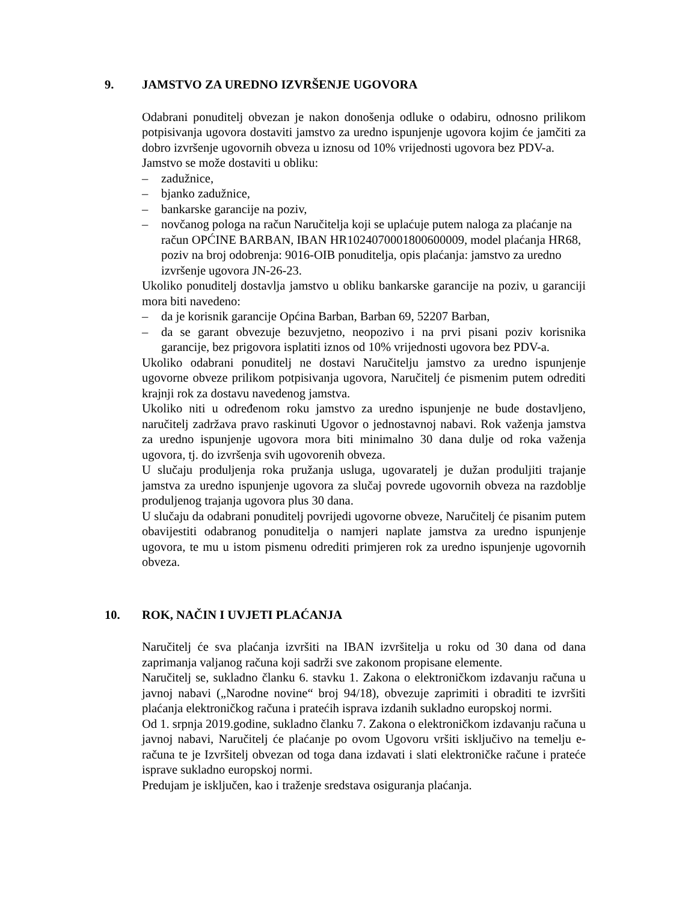9. JAMSTVO ZA UREDNO IZVRŠENJE UGOVORA
Odabrani ponuditelj obvezan je nakon donošenja odluke o odabiru, odnosno prilikom potpisivanja ugovora dostaviti jamstvo za uredno ispunjenje ugovora kojim će jamčiti za dobro izvršenje ugovornih obveza u iznosu od 10% vrijednosti ugovora bez PDV-a.
Jamstvo se može dostaviti u obliku:
– zadužnice,
– bjanko zadužnice,
– bankarske garancije na poziv,
– novčanog pologa na račun Naručitelja koji se uplaćuje putem naloga za plaćanje na račun OPĆINE BARBAN, IBAN HR1024070001800600009, model plaćanja HR68, poziv na broj odobrenja: 9016-OIB ponuditelja, opis plaćanja: jamstvo za uredno izvršenje ugovora JN-26-23.
Ukoliko ponuditelj dostavlja jamstvo u obliku bankarske garancije na poziv, u garanciji mora biti navedeno:
– da je korisnik garancije Općina Barban, Barban 69, 52207 Barban,
– da se garant obvezuje bezuvjetno, neopozivo i na prvi pisani poziv korisnika garancije, bez prigovora isplatiti iznos od 10% vrijednosti ugovora bez PDV-a.
Ukoliko odabrani ponuditelj ne dostavi Naručitelju jamstvo za uredno ispunjenje ugovorne obveze prilikom potpisivanja ugovora, Naručitelj će pismenim putem odrediti krajnji rok za dostavu navedenog jamstva.
Ukoliko niti u određenom roku jamstvo za uredno ispunjenje ne bude dostavljeno, naručitelj zadržava pravo raskinuti Ugovor o jednostavnoj nabavi. Rok važenja jamstva za uredno ispunjenje ugovora mora biti minimalno 30 dana dulje od roka važenja ugovora, tj. do izvršenja svih ugovorenih obveza.
U slučaju produljenja roka pružanja usluga, ugovaratelj je dužan produljiti trajanje jamstva za uredno ispunjenje ugovora za slučaj povrede ugovornih obveza na razdoblje produljenog trajanja ugovora plus 30 dana.
U slučaju da odabrani ponuditelj povrijedi ugovorne obveze, Naručitelj će pisanim putem obavijestiti odabranog ponuditelja o namjeri naplate jamstva za uredno ispunjenje ugovora, te mu u istom pismenu odrediti primjeren rok za uredno ispunjenje ugovornih obveza.
10. ROK, NAČIN I UVJETI PLAĆANJA
Naručitelj će sva plaćanja izvršiti na IBAN izvršitelja u roku od 30 dana od dana zaprimanja valjanog računa koji sadrži sve zakonom propisane elemente.
Naručitelj se, sukladno članku 6. stavku 1. Zakona o elektroničkom izdavanju računa u javnoj nabavi („Narodne novine“ broj 94/18), obvezuje zaprimiti i obraditi te izvršiti plaćanja elektroničkog računa i pratećih isprava izdanih sukladno europskoj normi.
Od 1. srpnja 2019.godine, sukladno članku 7. Zakona o elektroničkom izdavanju računa u javnoj nabavi, Naručitelj će plaćanje po ovom Ugovoru vršiti isključivo na temelju e-računa te je Izvršitelj obvezan od toga dana izdavati i slati elektroničke račune i prateće isprave sukladno europskoj normi.
Predujam je isključen, kao i traženje sredstava osiguranja plaćanja.